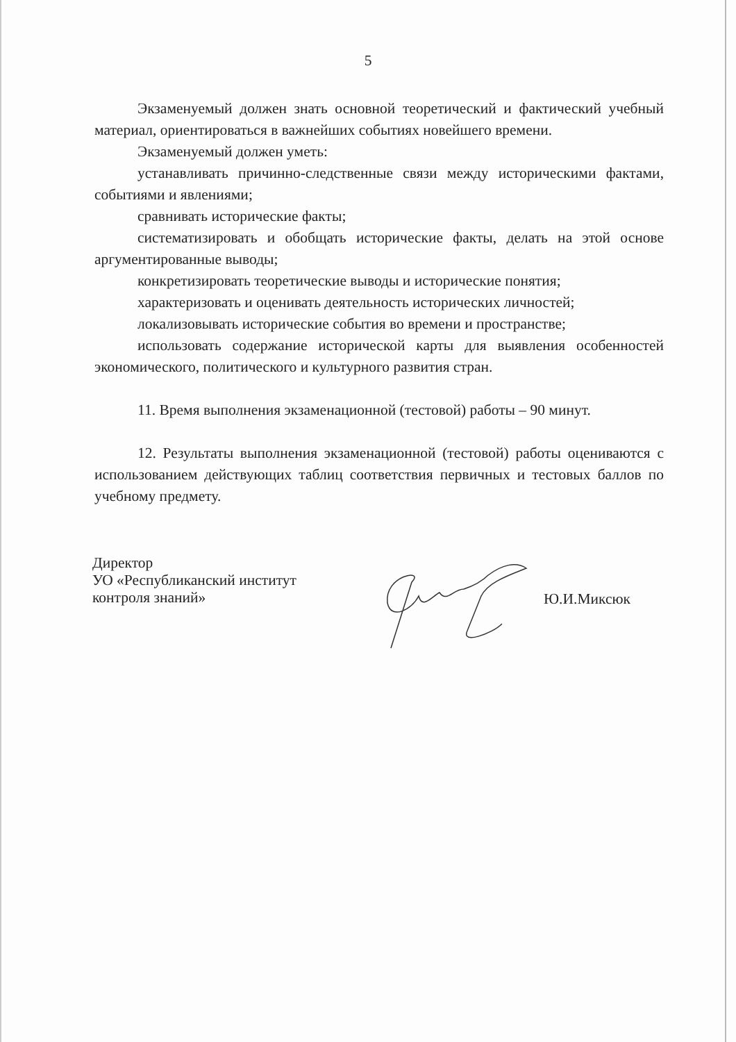5
Экзаменуемый должен знать основной теоретический и фактический учебный материал, ориентироваться в важнейших событиях новейшего времени.
Экзаменуемый должен уметь:
устанавливать причинно-следственные связи между историческими фактами, событиями и явлениями;
сравнивать исторические факты;
систематизировать и обобщать исторические факты, делать на этой основе аргументированные выводы;
конкретизировать теоретические выводы и исторические понятия;
характеризовать и оценивать деятельность исторических личностей;
локализовывать исторические события во времени и пространстве;
использовать содержание исторической карты для выявления особенностей экономического, политического и культурного развития стран.
11. Время выполнения экзаменационной (тестовой) работы – 90 минут.
12. Результаты выполнения экзаменационной (тестовой) работы оцениваются с использованием действующих таблиц соответствия первичных и тестовых баллов по учебному предмету.
Директор
УО «Республиканский институт
контроля знаний»
Ю.И.Миксюк